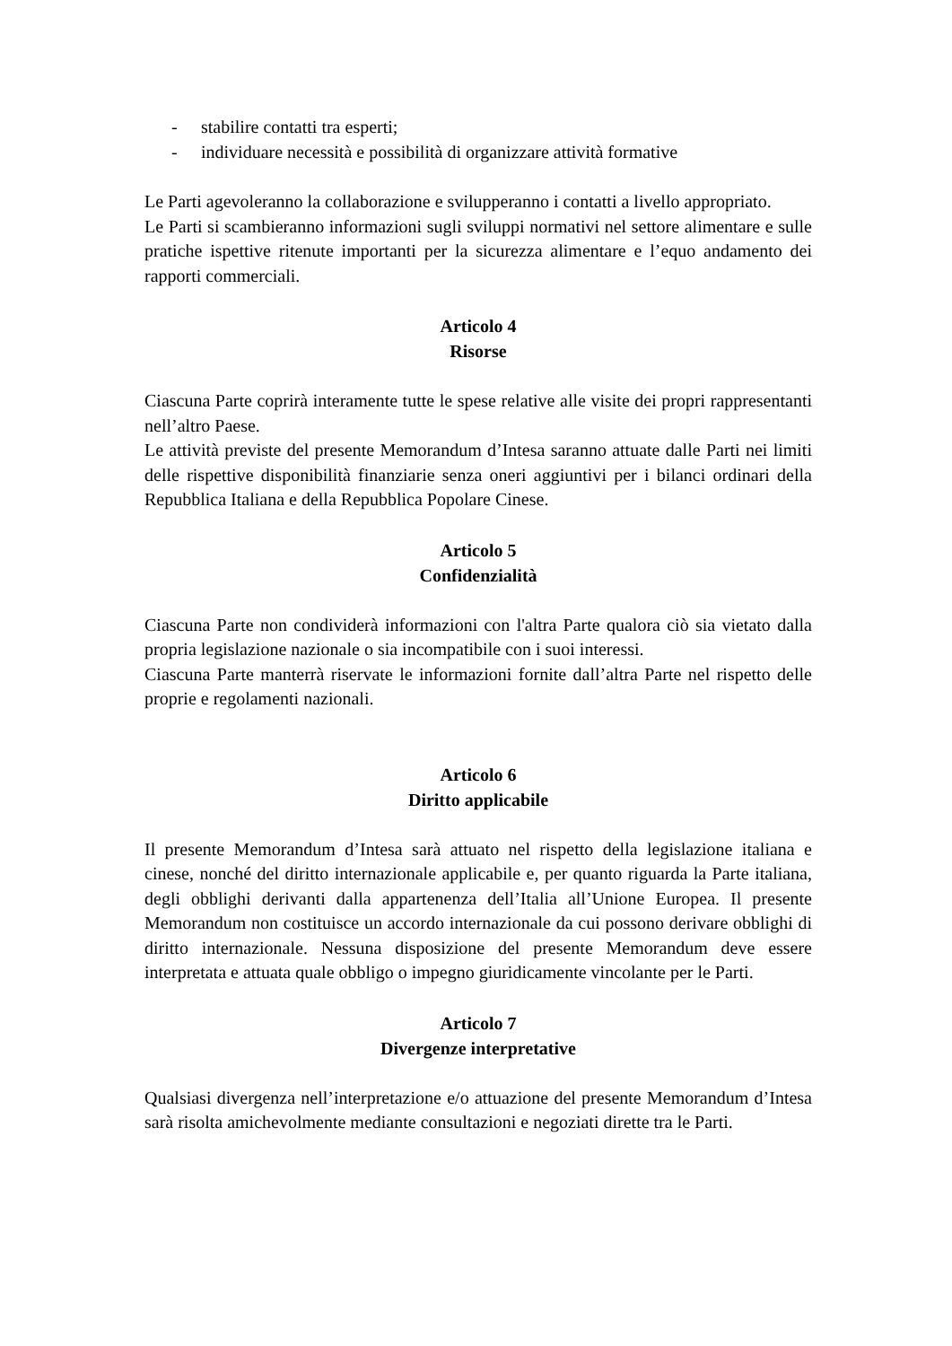- stabilire contatti tra esperti;
- individuare necessità e possibilità di organizzare attività formative
Le Parti agevoleranno la collaborazione e svilupperanno i contatti a livello appropriato.
Le Parti si scambieranno informazioni sugli sviluppi normativi nel settore alimentare e sulle pratiche ispettive ritenute importanti per la sicurezza alimentare e l’equo andamento dei rapporti commerciali.
Articolo 4
Risorse
Ciascuna Parte coprirà interamente tutte le spese relative alle visite dei propri rappresentanti nell’altro Paese.
Le attività previste del presente Memorandum d’Intesa saranno attuate dalle Parti nei limiti delle rispettive disponibilità finanziarie senza oneri aggiuntivi per i bilanci ordinari della Repubblica Italiana e della Repubblica Popolare Cinese.
Articolo 5
Confidenzialità
Ciascuna Parte non condividerà informazioni con l'altra Parte qualora ciò sia vietato dalla propria legislazione nazionale o sia incompatibile con i suoi interessi.
Ciascuna Parte manterrà riservate le informazioni fornite dall’altra Parte nel rispetto delle proprie e regolamenti nazionali.
Articolo 6
Diritto applicabile
Il presente Memorandum d’Intesa sarà attuato nel rispetto della legislazione italiana e cinese, nonché del diritto internazionale applicabile e, per quanto riguarda la Parte italiana, degli obblighi derivanti dalla appartenenza dell’Italia all’Unione Europea. Il presente Memorandum non costituisce un accordo internazionale da cui possono derivare obblighi di diritto internazionale. Nessuna disposizione del presente Memorandum deve essere interpretata e attuata quale obbligo o impegno giuridicamente vincolante per le Parti.
Articolo 7
Divergenze interpretative
Qualsiasi divergenza nell’interpretazione e/o attuazione del presente Memorandum d’Intesa sarà risolta amichevolmente mediante consultazioni e negoziati dirette tra le Parti.